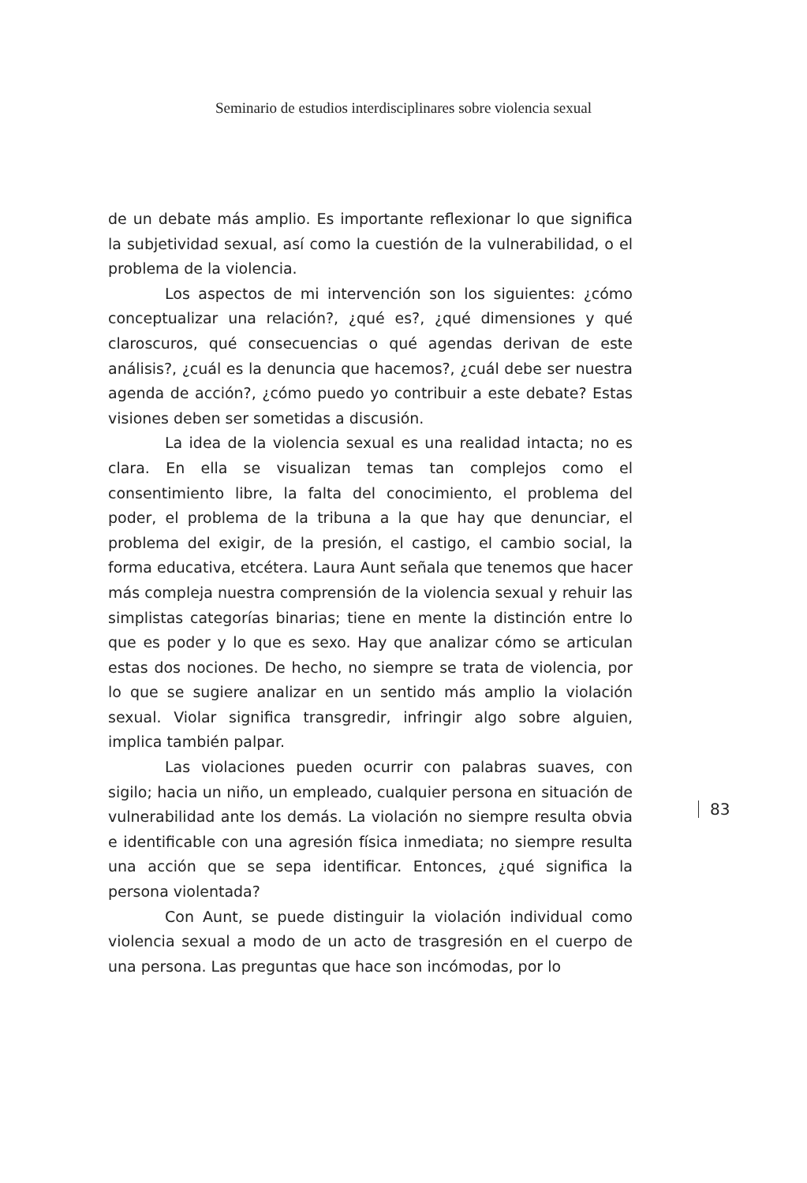Seminario de estudios interdisciplinares sobre violencia sexual
de un debate más amplio. Es importante reflexionar lo que significa la subjetividad sexual, así como la cuestión de la vulnerabilidad, o el problema de la violencia.
Los aspectos de mi intervención son los siguientes: ¿cómo conceptualizar una relación?, ¿qué es?, ¿qué dimensiones y qué claroscuros, qué consecuencias o qué agendas derivan de este análisis?, ¿cuál es la denuncia que hacemos?, ¿cuál debe ser nuestra agenda de acción?, ¿cómo puedo yo contribuir a este debate? Estas visiones deben ser sometidas a discusión.
La idea de la violencia sexual es una realidad intacta; no es clara. En ella se visualizan temas tan complejos como el consentimiento libre, la falta del conocimiento, el problema del poder, el problema de la tribuna a la que hay que denunciar, el problema del exigir, de la presión, el castigo, el cambio social, la forma educativa, etcétera. Laura Aunt señala que tenemos que hacer más compleja nuestra comprensión de la violencia sexual y rehuir las simplistas categorías binarias; tiene en mente la distinción entre lo que es poder y lo que es sexo. Hay que analizar cómo se articulan estas dos nociones. De hecho, no siempre se trata de violencia, por lo que se sugiere analizar en un sentido más amplio la violación sexual. Violar significa transgredir, infringir algo sobre alguien, implica también palpar.
Las violaciones pueden ocurrir con palabras suaves, con sigilo; hacia un niño, un empleado, cualquier persona en situación de vulnerabilidad ante los demás. La violación no siempre resulta obvia e identificable con una agresión física inmediata; no siempre resulta una acción que se sepa identificar. Entonces, ¿qué significa la persona violentada?
Con Aunt, se puede distinguir la violación individual como violencia sexual a modo de un acto de trasgresión en el cuerpo de una persona. Las preguntas que hace son incómodas, por lo
83